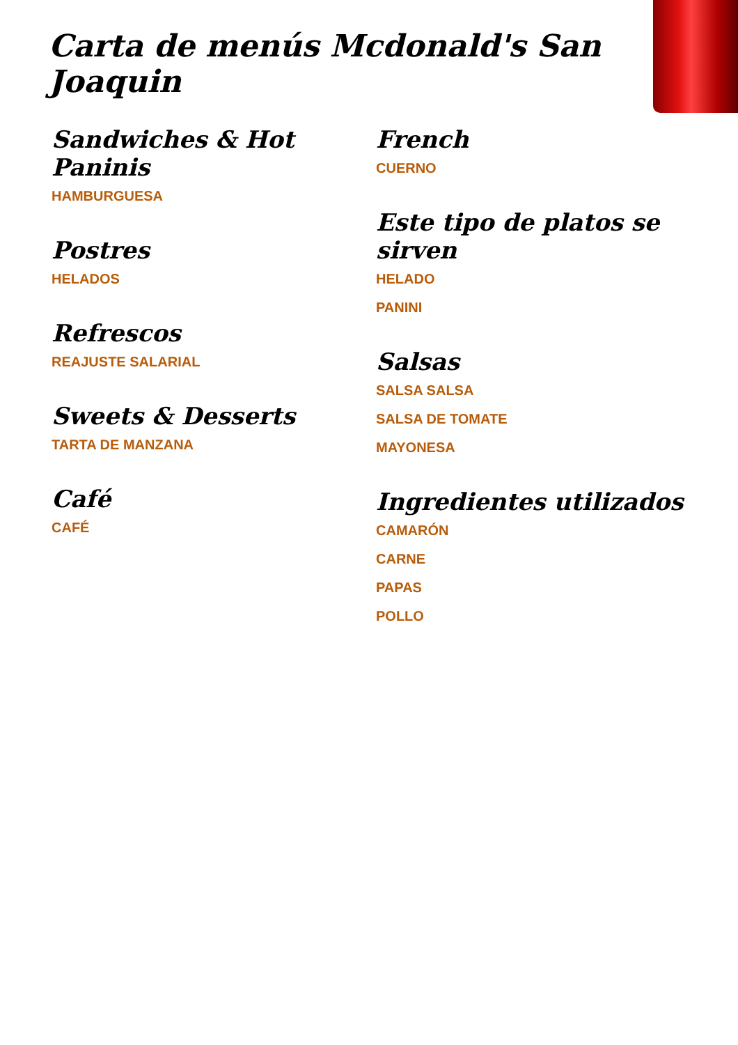Carta de menús Mcdonald's San Joaquin
Sandwiches & Hot Paninis
HAMBURGUESA
Postres
HELADOS
Refrescos
REAJUSTE SALARIAL
Sweets & Desserts
TARTA DE MANZANA
Café
CAFÉ
French
CUERNO
Este tipo de platos se sirven
HELADO
PANINI
Salsas
SALSA SALSA
SALSA DE TOMATE
MAYONESA
Ingredientes utilizados
CAMARÓN
CARNE
PAPAS
POLLO